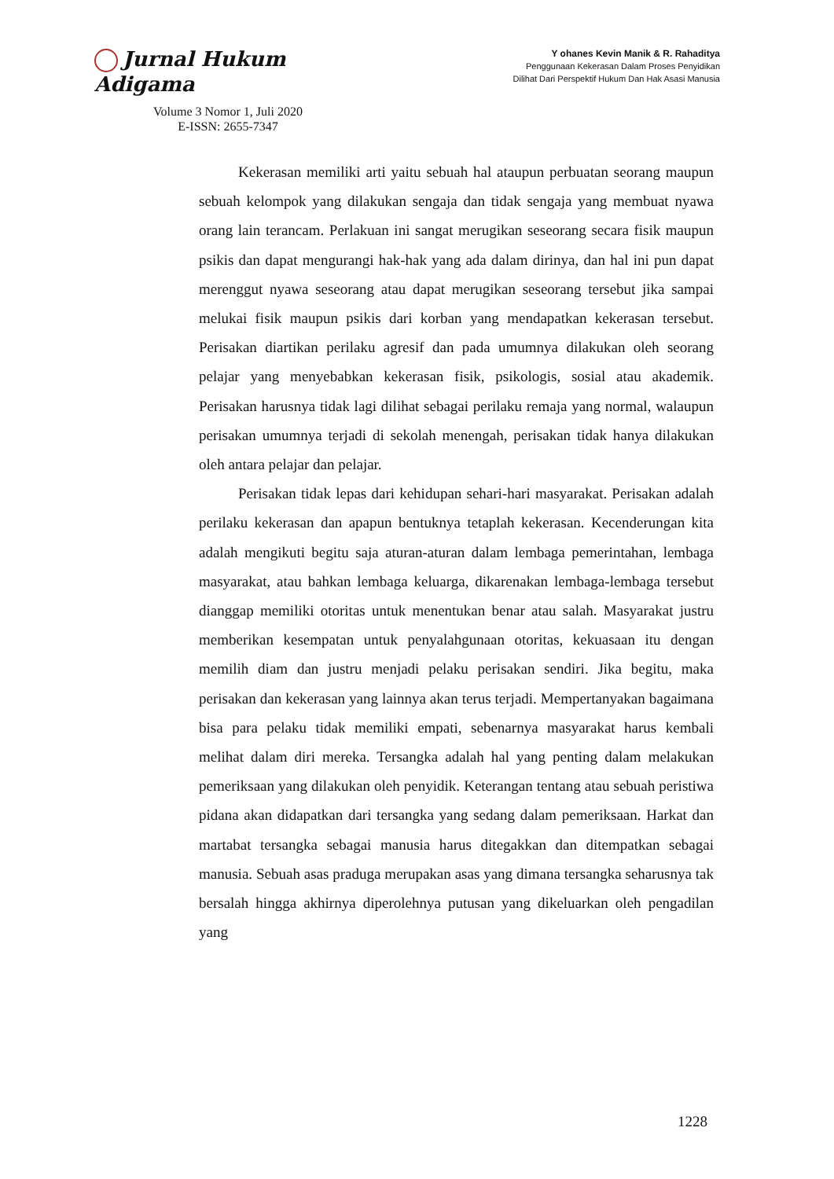Jurnal Hukum Adigama
Volume 3 Nomor 1, Juli 2020
E-ISSN: 2655-7347
Y ohanes Kevin Manik & R. Rahaditya
Penggunaan Kekerasan Dalam Proses Penyidikan
Dilihat Dari Perspektif Hukum Dan Hak Asasi Manusia
Kekerasan memiliki arti yaitu sebuah hal ataupun perbuatan seorang maupun sebuah kelompok yang dilakukan sengaja dan tidak sengaja yang membuat nyawa orang lain terancam. Perlakuan ini sangat merugikan seseorang secara fisik maupun psikis dan dapat mengurangi hak-hak yang ada dalam dirinya, dan hal ini pun dapat merenggut nyawa seseorang atau dapat merugikan seseorang tersebut jika sampai melukai fisik maupun psikis dari korban yang mendapatkan kekerasan tersebut. Perisakan diartikan perilaku agresif dan pada umumnya dilakukan oleh seorang pelajar yang menyebabkan kekerasan fisik, psikologis, sosial atau akademik. Perisakan harusnya tidak lagi dilihat sebagai perilaku remaja yang normal, walaupun perisakan umumnya terjadi di sekolah menengah, perisakan tidak hanya dilakukan oleh antara pelajar dan pelajar.
Perisakan tidak lepas dari kehidupan sehari-hari masyarakat. Perisakan adalah perilaku kekerasan dan apapun bentuknya tetaplah kekerasan. Kecenderungan kita adalah mengikuti begitu saja aturan-aturan dalam lembaga pemerintahan, lembaga masyarakat, atau bahkan lembaga keluarga, dikarenakan lembaga-lembaga tersebut dianggap memiliki otoritas untuk menentukan benar atau salah. Masyarakat justru memberikan kesempatan untuk penyalahgunaan otoritas, kekuasaan itu dengan memilih diam dan justru menjadi pelaku perisakan sendiri. Jika begitu, maka perisakan dan kekerasan yang lainnya akan terus terjadi. Mempertanyakan bagaimana bisa para pelaku tidak memiliki empati, sebenarnya masyarakat harus kembali melihat dalam diri mereka. Tersangka adalah hal yang penting dalam melakukan pemeriksaan yang dilakukan oleh penyidik. Keterangan tentang atau sebuah peristiwa pidana akan didapatkan dari tersangka yang sedang dalam pemeriksaan. Harkat dan martabat tersangka sebagai manusia harus ditegakkan dan ditempatkan sebagai manusia. Sebuah asas praduga merupakan asas yang dimana tersangka seharusnya tak bersalah hingga akhirnya diperolehnya putusan yang dikeluarkan oleh pengadilan yang
1228